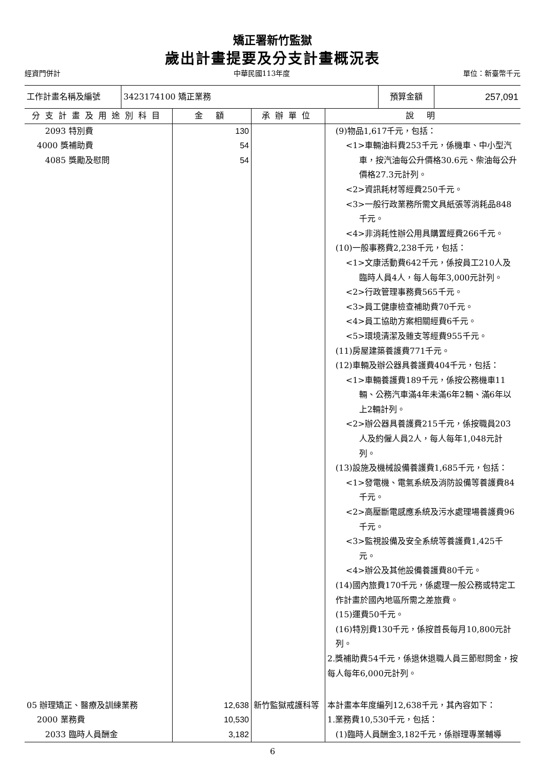矯正署新竹監獄
歲出計畫提要及分支計畫概況表
經資門併計 中華民國113年度 單位：新臺幣千元
| 工作計畫名稱及編號 | 3423174100 矯正業務 | 預算金額 | 257,091 |
| 分支計畫及用途別科目 | 金 額 | 承辦單位 | 說 明 |
| --- | --- | --- | --- |
| 2093 特別費 4000 獎補助費 4085 獎勵及慰問 | 130 54 54 | | (9)物品1,617千元，包括： <1>車輛油料費253千元，係機車、中小型汽車，按汽油每公升價格30.6元、柴油每公升價格27.3元計列。 <2>資訊耗材等經費250千元。 <3>一般行政業務所需文具紙張等消耗品848千元。 <4>非消耗性辦公用具購置經費266千元。 (10)一般事務費2,238千元，包括： <1>文康活動費642千元，係按員工210人及臨時人員4人，每人每年3,000元計列。 <2>行政管理事務費565千元。 <3>員工健康檢查補助費70千元。 <4>員工協助方案相關經費6千元。 <5>環境清潔及雜支等經費955千元。 (11)房屋建築養護費771千元。 (12)車輛及辦公器具養護費404千元，包括： <1>車輛養護費189千元，係按公務機車11輛、公務汽車滿4年未滿6年2輛、滿6年以上2輛計列。 <2>辦公器具養護費215千元，係按職員203人及約僱人員2人，每人每年1,048元計列。 (13)設施及機械設備養護費1,685千元，包括： <1>發電機、電氣系統及消防設備等養護費84千元。 <2>高壓斷電感應系統及污水處理場養護費96千元。 <3>監視設備及安全系統等養護費1,425千元。 <4>辦公及其他設備養護費80千元。 (14)國內旅費170千元，係處理一般公務或特定工作計畫於國內地區所需之差旅費。 (15)運費50千元。 (16)特別費130千元，係按首長每月10,800元計列。 2.獎補助費54千元，係退休退職人員三節慰問金，按每人每年6,000元計列。 |
| 05 辦理矯正、醫療及訓練業務 2000 業務費 2033 臨時人員酬金 | 12,638 10,530 3,182 | 新竹監獄戒護科等 | 本計畫本年度編列12,638千元，其內容如下： 1.業務費10,530千元，包括： (1)臨時人員酬金3,182千元，係辦理專業輔導 |
6